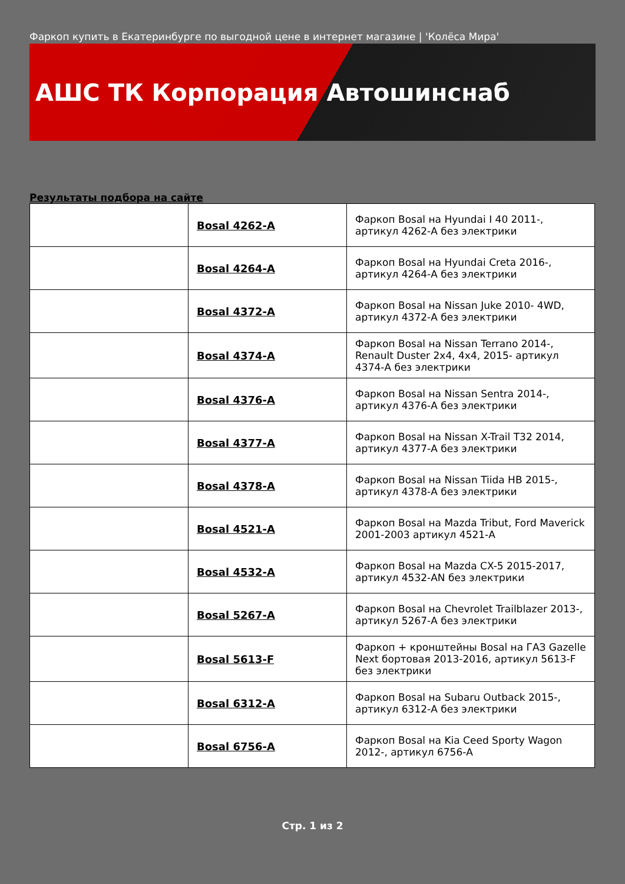Фаркоп купить в Екатеринбурге по выгодной цене в интернет магазине | 'Колёса Мира'
АШС ТК Корпорация Автошинснаб
Результаты подбора на сайте
| | Bosal 4262-A | Фаркоп Bosal на Hyundai I 40 2011-, артикул 4262-A без электрики |
| | Bosal 4264-A | Фаркоп Bosal на Hyundai Creta 2016-, артикул 4264-A без электрики |
| | Bosal 4372-A | Фаркоп Bosal на Nissan Juke 2010- 4WD, артикул 4372-A без электрики |
| | Bosal 4374-A | Фаркоп Bosal на Nissan Terrano 2014-, Renault Duster 2x4, 4x4, 2015- артикул 4374-A без электрики |
| | Bosal 4376-A | Фаркоп Bosal на Nissan Sentra 2014-, артикул 4376-A без электрики |
| | Bosal 4377-A | Фаркоп Bosal на Nissan X-Trail T32 2014, артикул 4377-A без электрики |
| | Bosal 4378-A | Фаркоп Bosal на Nissan Tiida HB 2015-, артикул 4378-A без электрики |
| | Bosal 4521-A | Фаркоп Bosal на Mazda Tribut, Ford Maverick 2001-2003 артикул 4521-A |
| | Bosal 4532-A | Фаркоп Bosal на Mazda CX-5 2015-2017, артикул 4532-AN без электрики |
| | Bosal 5267-A | Фаркоп Bosal на Chevrolet Trailblazer 2013-, артикул 5267-A без электрики |
| | Bosal 5613-F | Фаркоп + кронштейны Bosal на ГАЗ Gazelle Next бортовая 2013-2016, артикул 5613-F без электрики |
| | Bosal 6312-A | Фаркоп Bosal на Subaru Outback 2015-, артикул 6312-A без электрики |
| | Bosal 6756-A | Фаркоп Bosal на Kia Ceed Sporty Wagon 2012-, артикул 6756-A |
Стр. 1 из 2